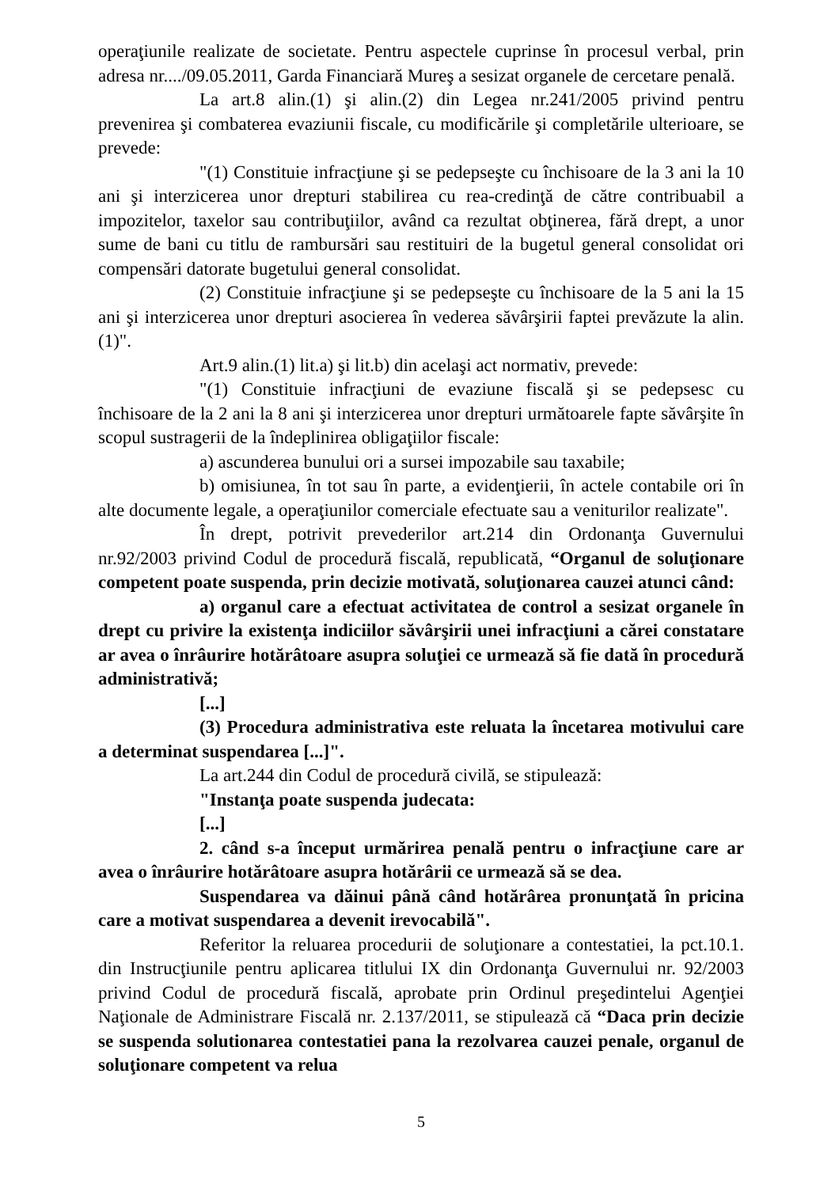operaţiunile realizate de societate. Pentru aspectele cuprinse în procesul verbal, prin adresa nr..../09.05.2011, Garda Financiară Mureş a sesizat organele de cercetare penală.
La art.8 alin.(1) şi alin.(2) din Legea nr.241/2005 privind pentru prevenirea şi combaterea evaziunii fiscale, cu modificările şi completările ulterioare, se prevede:
"(1) Constituie infracţiune şi se pedepseşte cu închisoare de la 3 ani la 10 ani şi interzicerea unor drepturi stabilirea cu rea-credinţă de către contribuabil a impozitelor, taxelor sau contribuţiilor, având ca rezultat obţinerea, fără drept, a unor sume de bani cu titlu de rambursări sau restituiri de la bugetul general consolidat ori compensări datorate bugetului general consolidat.
(2) Constituie infracţiune şi se pedepseşte cu închisoare de la 5 ani la 15 ani şi interzicerea unor drepturi asocierea în vederea săvârşirii faptei prevăzute la alin. (1)".
Art.9 alin.(1) lit.a) şi lit.b) din acelaşi act normativ, prevede:
"(1) Constituie infracţiuni de evaziune fiscală şi se pedepsesc cu închisoare de la 2 ani la 8 ani şi interzicerea unor drepturi următoarele fapte săvârşite în scopul sustragerii de la îndeplinirea obligaţiilor fiscale:
a) ascunderea bunului ori a sursei impozabile sau taxabile;
b) omisiunea, în tot sau în parte, a evidenţierii, în actele contabile ori în alte documente legale, a operaţiunilor comerciale efectuate sau a veniturilor realizate".
În drept, potrivit prevederilor art.214 din Ordonanţa Guvernului nr.92/2003 privind Codul de procedură fiscală, republicată, “Organul de soluţionare competent poate suspenda, prin decizie motivată, soluţionarea cauzei atunci când:
a) organul care a efectuat activitatea de control a sesizat organele în drept cu privire la existenţa indiciilor săvârşirii unei infracţiuni a cărei constatare ar avea o înrâurire hotărâtoare asupra soluţiei ce urmează să fie dată în procedură administrativă;
[...]
(3) Procedura administrativa este reluata la încetarea motivului care a determinat suspendarea [...]".
La art.244 din Codul de procedură civilă, se stipulează:
"Instanţa poate suspenda judecata:
[...]
2. când s-a început urmărirea penală pentru o infracţiune care ar avea o înrâurire hotărâtoare asupra hotărârii ce urmează să se dea.
Suspendarea va dăinui până când hotărârea pronunţată în pricina care a motivat suspendarea a devenit irevocabilă".
Referitor la reluarea procedurii de soluţionare a contestatiei, la pct.10.1. din Instrucţiunile pentru aplicarea titlului IX din Ordonanţa Guvernului nr. 92/2003 privind Codul de procedură fiscală, aprobate prin Ordinul preşedintelui Agenţiei Naţionale de Administrare Fiscală nr. 2.137/2011, se stipulează că “Daca prin decizie se suspenda solutionarea contestatiei pana la rezolvarea cauzei penale, organul de soluţionare competent va relua
5